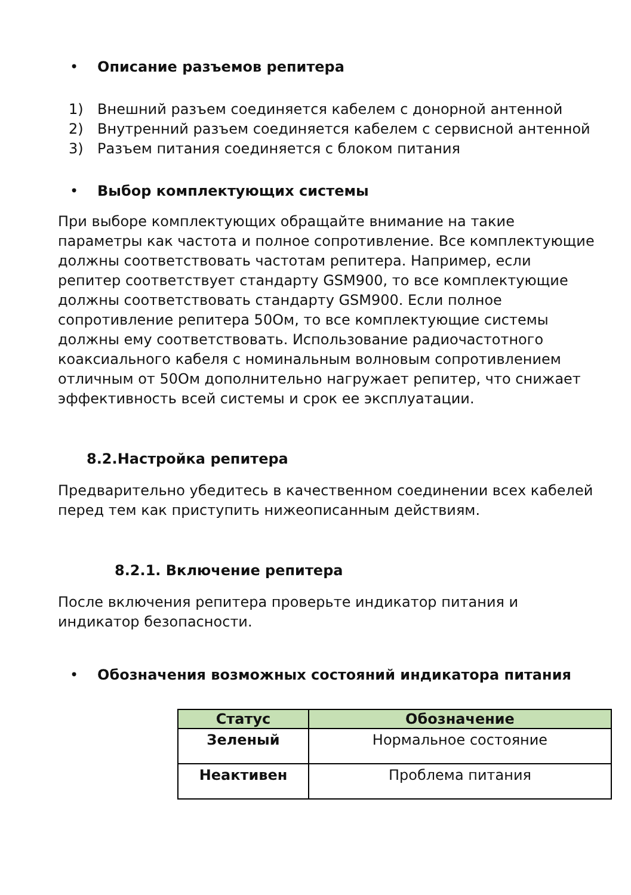• Описание разъемов репитера
1) Внешний разъем соединяется кабелем с донорной антенной
2) Внутренний разъем соединяется кабелем с сервисной антенной
3) Разъем питания соединяется с блоком питания
• Выбор комплектующих системы
При выборе комплектующих обращайте внимание на такие параметры как частота и полное сопротивление. Все комплектующие должны соответствовать частотам репитера. Например, если репитер соответствует стандарту GSM900, то все комплектующие должны соответствовать стандарту GSM900. Если полное сопротивление репитера 50Ом, то все комплектующие системы должны ему соответствовать. Использование радиочастотного коаксиального кабеля с номинальным волновым сопротивлением отличным от 50Ом дополнительно нагружает репитер, что снижает эффективность всей системы и срок ее эксплуатации.
8.2.Настройка репитера
Предварительно убедитесь в качественном соединении всех кабелей перед тем как приступить нижеописанным действиям.
8.2.1. Включение репитера
После включения репитера проверьте индикатор питания и индикатор безопасности.
• Обозначения возможных состояний индикатора питания
| Статус | Обозначение |
| --- | --- |
| Зеленый | Нормальное состояние |
| Неактивен | Проблема питания |